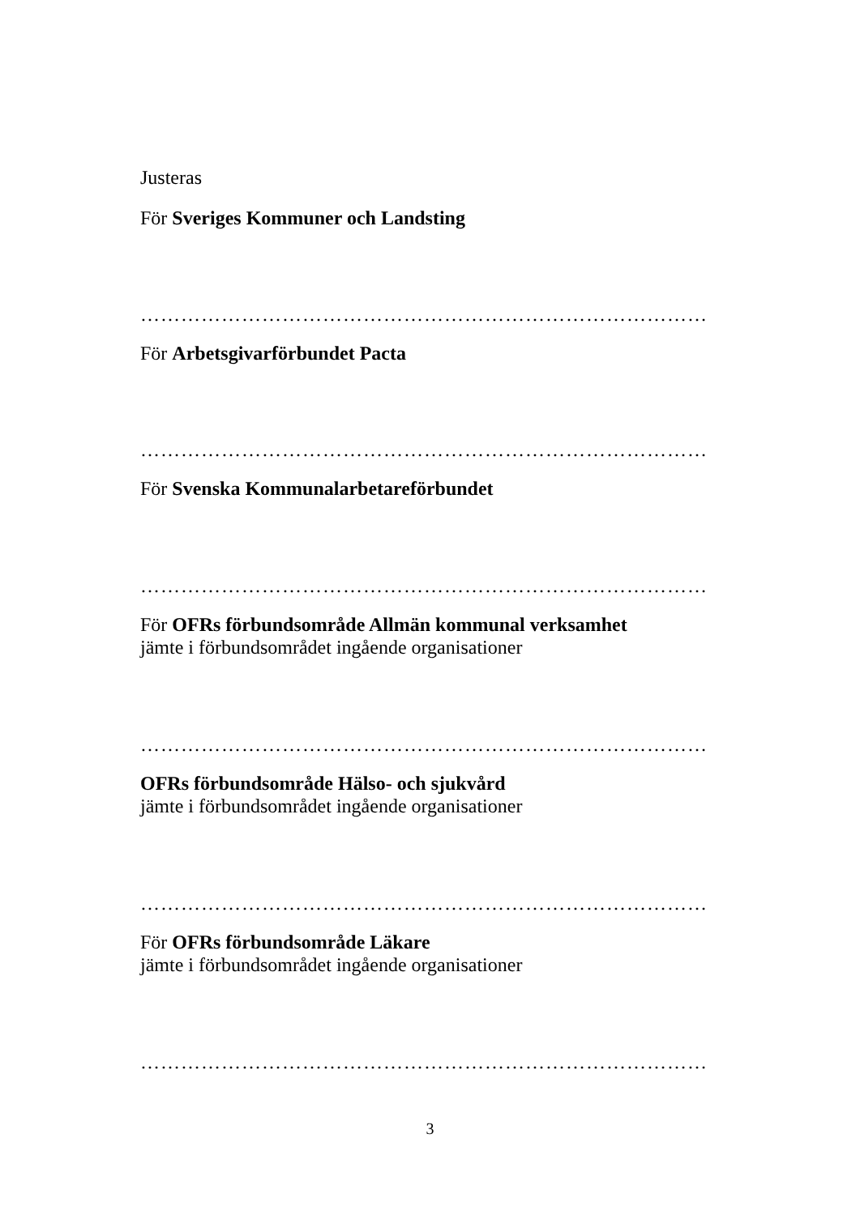Justeras
För Sveriges Kommuner och Landsting
…………………………………………………………………………
För Arbetsgivarförbundet Pacta
…………………………………………………………………………
För Svenska Kommunalarbetareförbundet
…………………………………………………………………………
För OFRs förbundsområde Allmän kommunal verksamhet
jämte i förbundsområdet ingående organisationer
…………………………………………………………………………
OFRs förbundsområde Hälso- och sjukvård
jämte i förbundsområdet ingående organisationer
…………………………………………………………………………
För OFRs förbundsområde Läkare
jämte i förbundsområdet ingående organisationer
…………………………………………………………………………
3